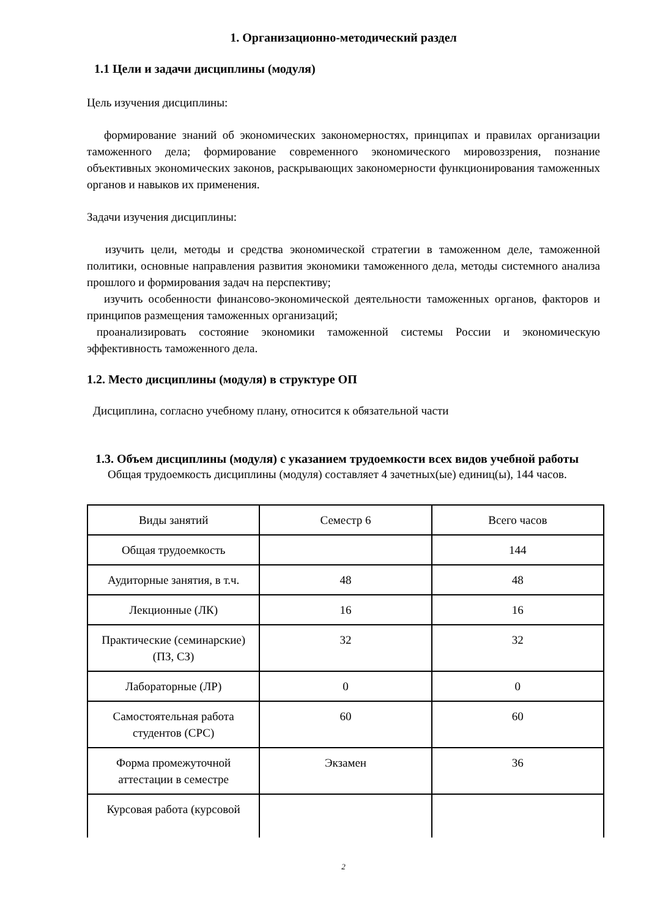1. Организационно-методический раздел
1.1 Цели и задачи дисциплины (модуля)
Цель изучения дисциплины:
формирование знаний об экономических закономерностях, принципах и правилах организации таможенного дела; формирование современного экономического мировоззрения, познание объективных экономических законов, раскрывающих закономерности функционирования таможенных органов и навыков их применения.
Задачи изучения дисциплины:
изучить цели, методы и средства экономической стратегии в таможенном деле, таможенной политики, основные направления развития экономики таможенного дела, методы системного анализа прошлого и формирования задач на перспективу;
изучить особенности финансово-экономической деятельности таможенных органов, факторов и принципов размещения таможенных организаций;
проанализировать состояние экономики таможенной системы России и экономическую эффективность таможенного дела.
1.2. Место дисциплины (модуля) в структуре ОП
Дисциплина, согласно учебному плану, относится к обязательной части
1.3. Объем дисциплины (модуля) с указанием трудоемкости всех видов учебной работы
Общая трудоемкость дисциплины (модуля) составляет 4 зачетных(ые) единиц(ы), 144 часов.
| Виды занятий | Семестр 6 | Всего часов |
| Общая трудоемкость | | 144 |
| Аудиторные занятия, в т.ч. | 48 | 48 |
| Лекционные (ЛК) | 16 | 16 |
| Практические (семинарские) (ПЗ, СЗ) | 32 | 32 |
| Лабораторные (ЛР) | 0 | 0 |
| Самостоятельная работа студентов (СРС) | 60 | 60 |
| Форма промежуточной аттестации в семестре | Экзамен | 36 |
| Курсовая работа (курсовой | | |
2